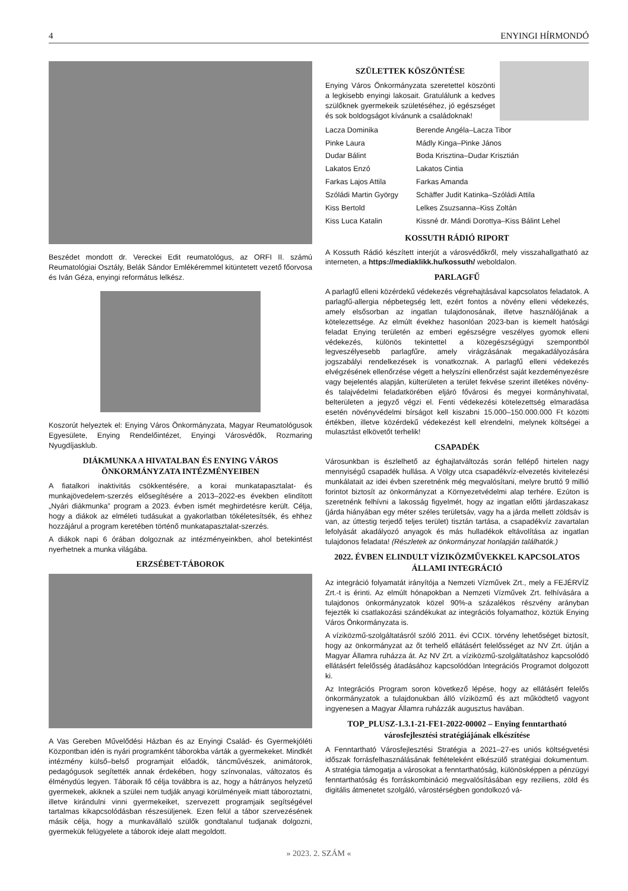4 ENYINGI HÍRMONDÓ
Beszédet mondott dr. Vereckei Edit reumatológus, az ORFI II. számú Reumatológiai Osztály, Belák Sándor Emlékéremmel kitüntetett vezető főorvosa és Iván Géza, enyingi református lelkész.
Koszorút helyeztek el: Enying Város Önkormányzata, Magyar Reumatológusok Egyesülete, Enying Rendelőintézet, Enyingi Városvédők, Rozmaring Nyugdíjasklub.
DIÁKMUNKA A HIVATALBAN ÉS ENYING VÁROS ÖNKORMÁNYZATA INTÉZMÉNYEIBEN
A fiatalkori inaktivitás csökkentésére, a korai munkatapasztalat- és munkajövedelem-szerzés elősegítésére a 2013–2022-es években elindított „Nyári diákmunka” program a 2023. évben ismét meghirdetésre került. Célja, hogy a diákok az elméleti tudásukat a gyakorlatban tökéletesítsék, és ehhez hozzájárul a program keretében történő munkatapasztalat-szerzés.
A diákok napi 6 órában dolgoznak az intézményeinkben, ahol betekintést nyerhetnek a munka világába.
ERZSÉBET-TÁBOROK
A Vas Gereben Művelődési Házban és az Enyingi Család- és Gyermekjóléti Központban idén is nyári programként táborokba várták a gyermekeket. Mindkét intézmény külső–belső programjait előadók, táncművészek, animátorok, pedagógusok segítették annak érdekében, hogy színvonalas, változatos és élménydús legyen. Táboraik fő célja továbbra is az, hogy a hátrányos helyzetű gyermekek, akiknek a szülei nem tudják anyagi körülményeik miatt táboroztatni, illetve kirándulni vinni gyermekeiket, szervezett programjaik segítségével tartalmas kikapcsolódásban részesüljenek. Ezen felül a tábor szervezésének másik célja, hogy a munkavállaló szülők gondtalanul tudjanak dolgozni, gyermekük felügyelete a táborok ideje alatt megoldott.
SZÜLETTEK KÖSZÖNTÉSE
Enying Város Önkormányzata szeretettel köszönti a legkisebb enyingi lakosait. Gratulálunk a kedves szülőknek gyermekeik születéséhez, jó egészséget és sok boldogságot kívánunk a családoknak!
| Lacza Dominika | Berende Angéla–Lacza Tibor |
| Pinke Laura | Mádly Kinga–Pinke János |
| Dudar Bálint | Boda Krisztina–Dudar Krisztián |
| Lakatos Enzó | Lakatos Cintia |
| Farkas Lajos Attila | Farkas Amanda |
| Szóládi Martin György | Schäffer Judit Katinka–Szóládi Attila |
| Kiss Bertold | Lelkes Zsuzsanna–Kiss Zoltán |
| Kiss Luca Katalin | Kissné dr. Mándi Dorottya–Kiss Bálint Lehel |
KOSSUTH RÁDIÓ RIPORT
A Kossuth Rádió készített interjút a városvédőkről, mely visszahallgatható az interneten, a https://mediaklikk.hu/kossuth/ weboldalon.
PARLAGFŰ
A parlagfű elleni közérdekű védekezés végrehajtásával kapcsolatos feladatok. A parlagfű-allergia népbetegség lett, ezért fontos a növény elleni védekezés, amely elsősorban az ingatlan tulajdonosának, illetve használójának a kötelezettsége. Az elmúlt évekhez hasonlóan 2023-ban is kiemelt hatósági feladat Enying területén az emberi egészségre veszélyes gyomok elleni védekezés, különös tekintettel a közegészségügyi szempontból legveszélyesebb parlagfűre, amely virágzásának megakadályozására jogszabályi rendelkezések is vonatkoznak. A parlagfű elleni védekezés elvégzésének ellenőrzése végett a helyszíni ellenőrzést saját kezdeményezésre vagy bejelentés alapján, külterületen a terület fekvése szerint illetékes növény- és talajvédelmi feladatkörében eljáró fővárosi és megyei kormányhivatal, belterületen a jegyző végzi el. Fenti védekezési kötelezettség elmaradása esetén növényvédelmi bírságot kell kiszabni 15.000–150.000.000 Ft közötti értékben, illetve közérdekű védekezést kell elrendelni, melynek költségei a mulasztást elkövetőt terhelik!
CSAPADÉK
Városunkban is észlelhető az éghajlatváltozás során fellépő hirtelen nagy mennyiségű csapadék hullása. A Völgy utca csapadékvíz-elvezetés kivitelezési munkálatait az idei évben szeretnénk még megvalósítani, melyre bruttó 9 millió forintot biztosít az önkormányzat a Környezetvédelmi alap terhére. Ezúton is szeretnénk felhívni a lakosság figyelmét, hogy az ingatlan előtti járdaszakasz (járda hiányában egy méter széles területsáv, vagy ha a járda mellett zöldsáv is van, az úttestig terjedő teljes terület) tisztán tartása, a csapadékvíz zavartalan lefolyását akadályozó anyagok és más hulladékok eltávolítása az ingatlan tulajdonos feladata! (Részletek az önkormányzat honlapján találhatók.)
2022. ÉVBEN ELINDULT VÍZIKÖZMŰVEKKEL KAPCSOLATOS ÁLLAMI INTEGRÁCIÓ
Az integráció folyamatát irányítója a Nemzeti Vízművek Zrt., mely a FEJÉRVÍZ Zrt.-t is érinti. Az elmúlt hónapokban a Nemzeti Vízművek Zrt. felhívására a tulajdonos önkormányzatok közel 90%-a százalékos részvény arányban fejezték ki csatlakozási szándékukat az integrációs folyamathoz, köztük Enying Város Önkormányzata is.
A víziközmű-szolgáltatásról szóló 2011. évi CCIX. törvény lehetőséget biztosít, hogy az önkormányzat az őt terhelő ellátásért felelősséget az NV Zrt. útján a Magyar Államra ruházza át. Az NV Zrt. a víziközmű-szolgáltatáshoz kapcsolódó ellátásért felelősség átadásához kapcsolódóan Integrációs Programot dolgozott ki.
Az Integrációs Program soron következő lépése, hogy az ellátásért felelős önkormányzatok a tulajdonukban álló víziközmű és azt működtető vagyont ingyenesen a Magyar Államra ruházzák augusztus havában.
TOP_PLUSZ-1.3.1-21-FE1-2022-00002 – Enying fenntartható városfejlesztési stratégiájának elkészítése
A Fenntartható Városfejlesztési Stratégia a 2021–27-es uniós költségvetési időszak forrásfelhasználásának feltételeként elkészülő stratégiai dokumentum. A stratégia támogatja a városokat a fenntarthatóság, különösképpen a pénzügyi fenntarthatóság és forráskombináció megvalósításában egy reziliens, zöld és digitális átmenetet szolgáló, várostérségben gondolkozó vá-
» 2023. 2. SZÁM «